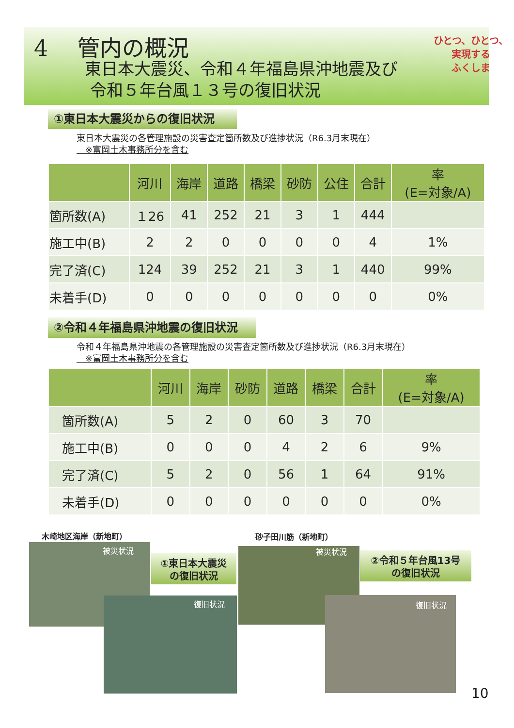4　 管内の概況
東日本大震災、令和４年福島県沖地震及び
令和５年台風１３号の復旧状況
ひとつ、ひとつ、
実現する
ふくしま
①東日本大震災からの復旧状況
東日本大震災の各管理施設の災害査定箇所数及び進捗状況（R6.3月末現在）
　※富岡土木事務所分を含む
| | 河川 | 海岸 | 道路 | 橋梁 | 砂防 | 公住 | 合計 | 率 (E=対象/A) |
| --- | --- | --- | --- | --- | --- | --- | --- | --- |
| 箇所数(A) | １26 | 41 | 252 | 21 | 3 | 1 | 444 | |
| 施工中(B) | 2 | 2 | 0 | 0 | 0 | 0 | 4 | 1% |
| 完了済(C) | 124 | 39 | 252 | 21 | 3 | 1 | 440 | 99% |
| 未着手(D) | 0 | 0 | 0 | 0 | 0 | 0 | 0 | 0% |
②令和４年福島県沖地震の復旧状況
令和４年福島県沖地震の各管理施設の災害査定箇所数及び進捗状況（R6.3月末現在）
　※富岡土木事務所分を含む
| | 河川 | 海岸 | 砂防 | 道路 | 橋梁 | 合計 | 率 (E=対象/A) |
| --- | --- | --- | --- | --- | --- | --- | --- |
| 箇所数(A) | 5 | 2 | 0 | 60 | 3 | 70 | |
| 施工中(B) | 0 | 0 | 0 | 4 | 2 | 6 | 9% |
| 完了済(C) | 5 | 2 | 0 | 56 | 1 | 64 | 91% |
| 未着手(D) | 0 | 0 | 0 | 0 | 0 | 0 | 0% |
木崎地区海岸（新地町）
被災状況
①東日本大震災
の復旧状況
復旧状況
砂子田川筋（新地町）
被災状況
②令和５年台風13号
の復旧状況
復旧状況
10